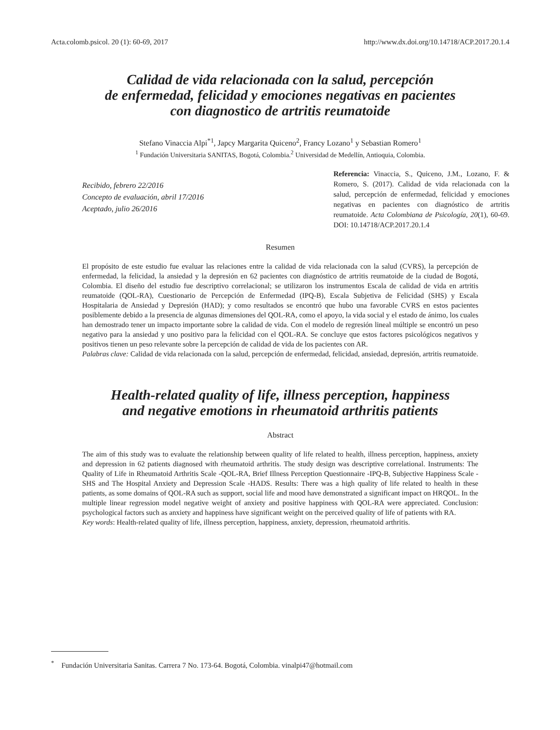Acta.colomb.psicol. 20 (1): 60-69, 2017 http://www.dx.doi.org/10.14718/ACP.2017.20.1.4
Calidad de vida relacionada con la salud, percepción
de enfermedad, felicidad y emociones negativas en pacientes
con diagnostico de artritis reumatoide
Stefano Vinaccia Alpi<sup>*1</sup>, Japcy Margarita Quiceno<sup>2</sup>, Francy Lozano<sup>1</sup> y Sebastian Romero<sup>1</sup>
<sup>1</sup> Fundación Universitaria SANITAS, Bogotá, Colombia.<sup>2</sup> Universidad de Medellín, Antioquia, Colombia.
Recibido, febrero 22/2016
Concepto de evaluación, abril 17/2016
Aceptado, julio 26/2016
Referencia: Vinaccia, S., Quiceno, J.M., Lozano, F. & Romero, S. (2017). Calidad de vida relacionada con la salud, percepción de enfermedad, felicidad y emociones negativas en pacientes con diagnóstico de artritis reumatoide. Acta Colombiana de Psicología, 20(1), 60-69. DOI: 10.14718/ACP.2017.20.1.4
Resumen
El propósito de este estudio fue evaluar las relaciones entre la calidad de vida relacionada con la salud (CVRS), la percepción de enfermedad, la felicidad, la ansiedad y la depresión en 62 pacientes con diagnóstico de artritis reumatoide de la ciudad de Bogotá, Colombia. El diseño del estudio fue descriptivo correlacional; se utilizaron los instrumentos Escala de calidad de vida en artritis reumatoide (QOL-RA), Cuestionario de Percepción de Enfermedad (IPQ-B), Escala Subjetiva de Felicidad (SHS) y Escala Hospitalaria de Ansiedad y Depresión (HAD); y como resultados se encontró que hubo una favorable CVRS en estos pacientes posiblemente debido a la presencia de algunas dimensiones del QOL-RA, como el apoyo, la vida social y el estado de ánimo, los cuales han demostrado tener un impacto importante sobre la calidad de vida. Con el modelo de regresión lineal múltiple se encontró un peso negativo para la ansiedad y uno positivo para la felicidad con el QOL-RA. Se concluye que estos factores psicológicos negativos y positivos tienen un peso relevante sobre la percepción de calidad de vida de los pacientes con AR.
Palabras clave: Calidad de vida relacionada con la salud, percepción de enfermedad, felicidad, ansiedad, depresión, artritis reumatoide.
Health-related quality of life, illness perception, happiness
and negative emotions in rheumatoid arthritis patients
Abstract
The aim of this study was to evaluate the relationship between quality of life related to health, illness perception, happiness, anxiety and depression in 62 patients diagnosed with rheumatoid arthritis. The study design was descriptive correlational. Instruments: The Quality of Life in Rheumatoid Arthritis Scale -QOL-RA, Brief Illness Perception Questionnaire -IPQ-B, Subjective Happiness Scale -SHS and The Hospital Anxiety and Depression Scale -HADS. Results: There was a high quality of life related to health in these patients, as some domains of QOL-RA such as support, social life and mood have demonstrated a significant impact on HRQOL. In the multiple linear regression model negative weight of anxiety and positive happiness with QOL-RA were appreciated. Conclusion: psychological factors such as anxiety and happiness have significant weight on the perceived quality of life of patients with RA.
Key words: Health-related quality of life, illness perception, happiness, anxiety, depression, rheumatoid arthritis.
<sup>*</sup> Fundación Universitaria Sanitas. Carrera 7 No. 173-64. Bogotá, Colombia. vinalpi47@hotmail.com